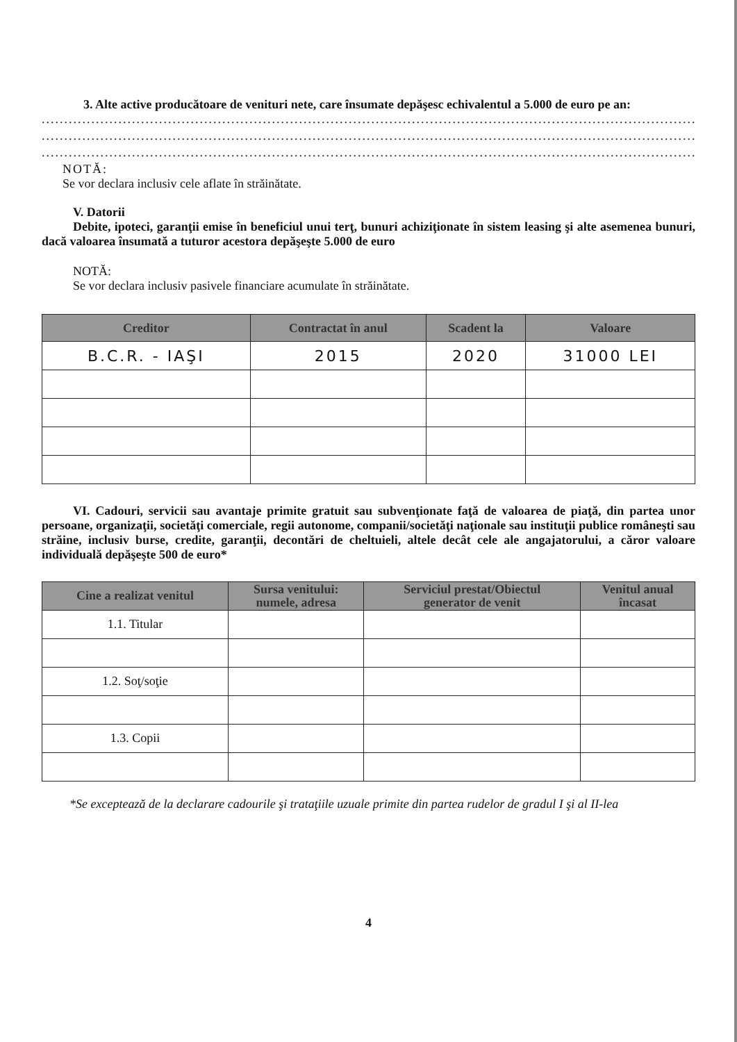3. Alte active producătoare de venituri nete, care însumate depăşesc echivalentul a 5.000 de euro pe an:
..............................................................................................................................................................
..............................................................................................................................................................
..............................................................................................................................................................
NOTĂ:
Se vor declara inclusiv cele aflate în străinătate.
V. Datorii
Debite, ipoteci, garanţii emise în beneficiul unui terţ, bunuri achiziţionate în sistem leasing şi alte asemenea bunuri, dacă valoarea însumată a tuturor acestora depăşeşte 5.000 de euro
NOTĂ:
Se vor declara inclusiv pasivele financiare acumulate în străinătate.
| Creditor | Contractat în anul | Scadent la | Valoare |
| --- | --- | --- | --- |
| B.C.R. - IAŞI | 2015 | 2020 | 31000 LEI |
VI. Cadouri, servicii sau avantaje primite gratuit sau subvenţionate faţă de valoarea de piaţă, din partea unor persoane, organizaţii, societăţi comerciale, regii autonome, companii/societăţi naţionale sau instituţii publice româneşti sau străine, inclusiv burse, credite, garanţii, decontări de cheltuieli, altele decât cele ale angajatorului, a căror valoare individuală depăşeşte 500 de euro*
| Cine a realizat venitul | Sursa venitului: numele, adresa | Serviciul prestat/Obiectul generator de venit | Venitul anual încasat |
| --- | --- | --- | --- |
| 1.1. Titular | | | |
| 1.2. Soţ/soţie | | | |
| 1.3. Copii | | | |
*Se exceptează de la declarare cadourile şi trataţiile uzuale primite din partea rudelor de gradul I şi al II-lea
4